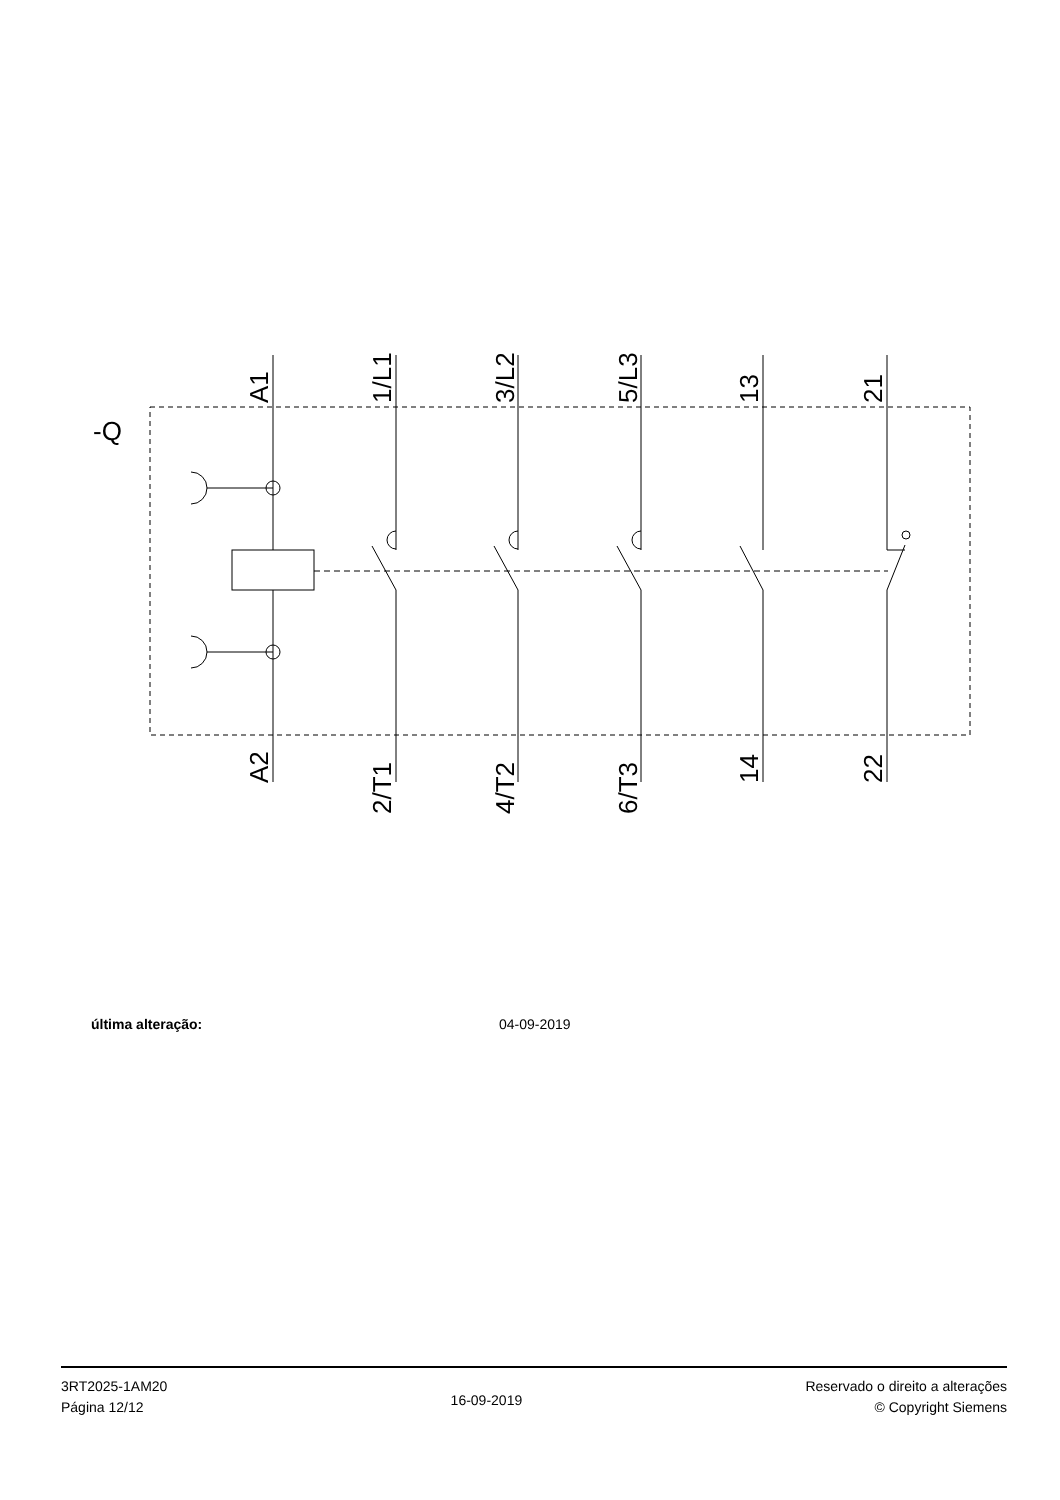-Q
A1
1/L1
3/L2
5/L3
13
21
A2
2/T1
4/T2
6/T3
14
22
última alteração: 04-09-2019
3RT2025-1AM20
Página 12/12
16-09-2019
Reservado o direito a alterações
© Copyright Siemens